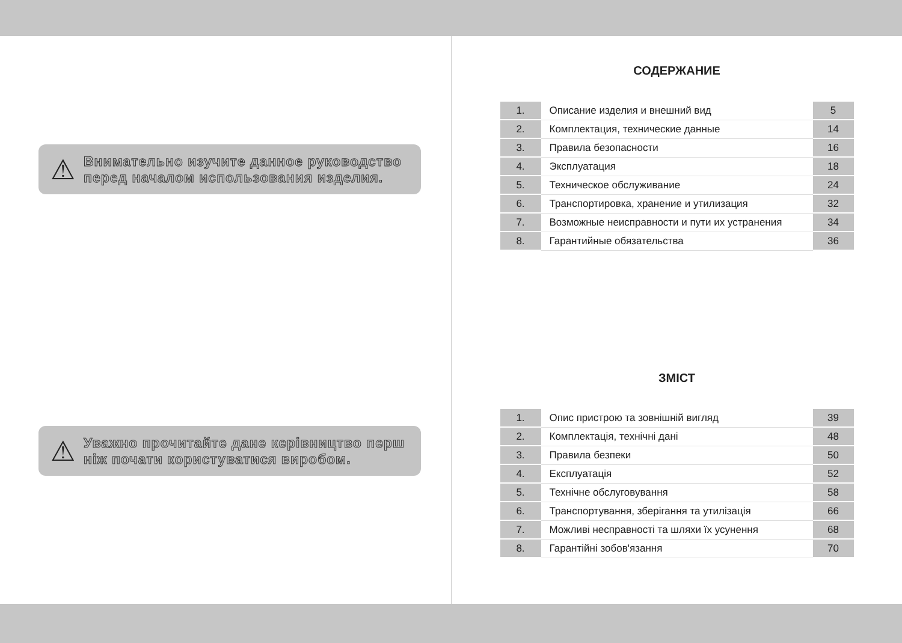⚠
Внимательно изучите данное руководство перед началом использования изделия.
⚠
Уважно прочитайте дане керівництво перш ніж почати користуватися виробом.
СОДЕРЖАНИЕ
| 1. | Описание изделия и внешний вид | 5 |
| 2. | Комплектация, технические данные | 14 |
| 3. | Правила безопасности | 16 |
| 4. | Эксплуатация | 18 |
| 5. | Техническое обслуживание | 24 |
| 6. | Транспортировка, хранение и утилизация | 32 |
| 7. | Возможные неисправности и пути их устранения | 34 |
| 8. | Гарантийные обязательства | 36 |
ЗМІСТ
| 1. | Опис пристрою та зовнішній вигляд | 39 |
| 2. | Комплектація, технічні дані | 48 |
| 3. | Правила безпеки | 50 |
| 4. | Експлуатація | 52 |
| 5. | Технічне обслуговування | 58 |
| 6. | Транспортування, зберігання та утилізація | 66 |
| 7. | Можливі несправності та шляхи їх усунення | 68 |
| 8. | Гарантійні зобов'язання | 70 |